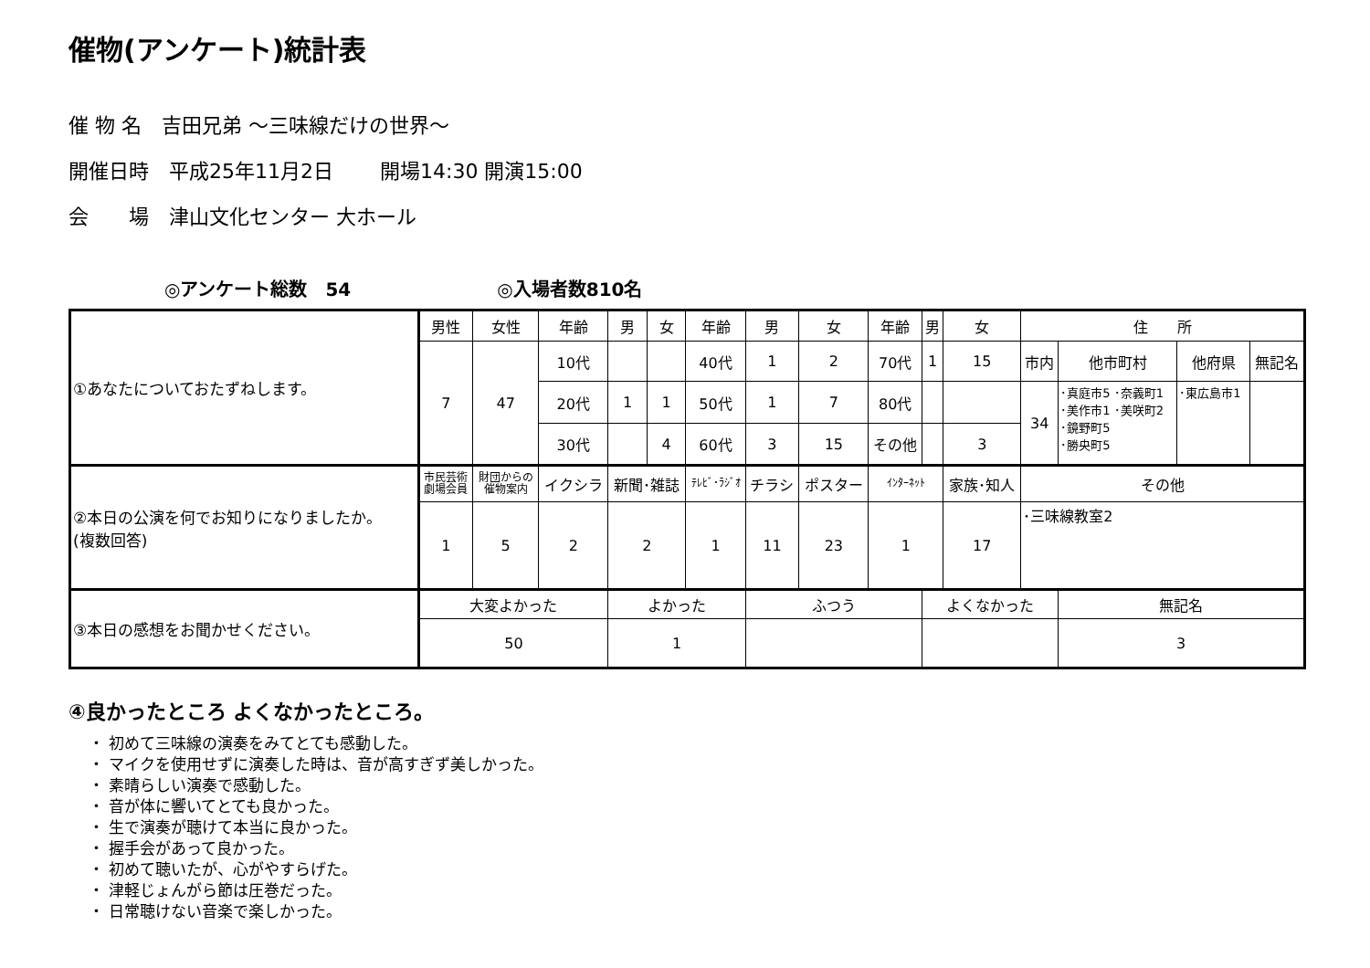催物(アンケート)統計表
催 物 名　吉田兄弟 ～三味線だけの世界～
開催日時　平成25年11月2日　　 開場14:30 開演15:00
会　　場　津山文化センター 大ホール
◎アンケート総数　54 ◎入場者数810名
| ①あなたについておたずねします。 | 男性 | 女性 | 年齢 | 男 | 女 | 年齢 | 男 | 女 | 年齢 | 男 | 女 | 住 所 | | | |
| | 7 | 47 | 10代 | | | 40代 | 1 | 2 | 70代 | 1 | 15 | 市内 | 他市町村 | 他府県 | 無記名 |
| | | | 20代 | 1 | 1 | 50代 | 1 | 7 | 80代 | | | 34 | ･真庭市5 ･奈義町1 ･美作市1 ･美咲町2 ･鏡野町5 ･勝央町5 | ･東広島市1 | |
| | | | 30代 | | 4 | 60代 | 3 | 15 | その他 | | 3 | | | | |
| ②本日の公演を何でお知りになりましたか。 (複数回答) | 市民芸術 劇場会員 | 財団からの 催物案内 | イクシラ | 新聞･雑誌 | | ﾃﾚﾋﾞ･ﾗｼﾞｵ | チラシ | ポスター | ｲﾝﾀｰﾈｯﾄ | | 家族･知人 | その他 | | | |
| | 1 | 5 | 2 | 2 | | 1 | 11 | 23 | 1 | | 17 | ･三味線教室2 | | | |
| ③本日の感想をお聞かせください。 | 大変よかった | | | よかった | | | ふつう | | | よくなかった | | | 無記名 | | |
| | 50 | | | 1 | | | | | | | | | 3 | | |
④良かったところ よくなかったところ。
・ 初めて三味線の演奏をみてとても感動した。
・ マイクを使用せずに演奏した時は、音が高すぎず美しかった。
・ 素晴らしい演奏で感動した。
・ 音が体に響いてとても良かった。
・ 生で演奏が聴けて本当に良かった。
・ 握手会があって良かった。
・ 初めて聴いたが、心がやすらげた。
・ 津軽じょんがら節は圧巻だった。
・ 日常聴けない音楽で楽しかった。